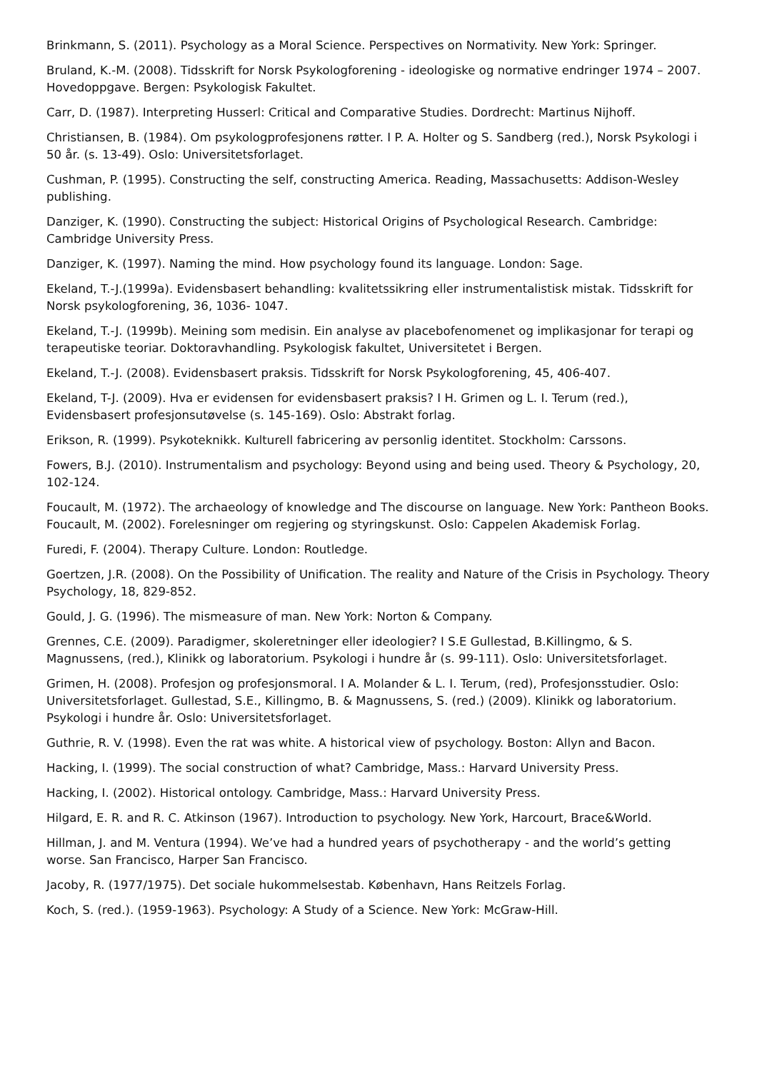Brinkmann, S. (2011). Psychology as a Moral Science. Perspectives on Normativity. New York: Springer.
Bruland, K.-M. (2008). Tidsskrift for Norsk Psykologforening - ideologiske og normative endringer 1974 – 2007. Hovedoppgave. Bergen: Psykologisk Fakultet.
Carr, D. (1987). Interpreting Husserl: Critical and Comparative Studies. Dordrecht: Martinus Nijhoff.
Christiansen, B. (1984). Om psykologprofesjonens røtter. I P. A. Holter og S. Sandberg (red.), Norsk Psykologi i 50 år. (s. 13-49). Oslo: Universitetsforlaget.
Cushman, P. (1995). Constructing the self, constructing America. Reading, Massachusetts: Addison-Wesley publishing.
Danziger, K. (1990). Constructing the subject: Historical Origins of Psychological Research. Cambridge: Cambridge University Press.
Danziger, K. (1997). Naming the mind. How psychology found its language. London: Sage.
Ekeland, T.-J.(1999a). Evidensbasert behandling: kvalitetssikring eller instrumentalistisk mistak. Tidsskrift for Norsk psykologforening, 36, 1036- 1047.
Ekeland, T.-J. (1999b). Meining som medisin. Ein analyse av placebofenomenet og implikasjonar for terapi og terapeutiske teoriar. Doktoravhandling. Psykologisk fakultet, Universitetet i Bergen.
Ekeland, T.-J. (2008). Evidensbasert praksis. Tidsskrift for Norsk Psykologforening, 45, 406-407.
Ekeland, T-J. (2009). Hva er evidensen for evidensbasert praksis? I H. Grimen og L. I. Terum (red.), Evidensbasert profesjonsutøvelse (s. 145-169). Oslo: Abstrakt forlag.
Erikson, R. (1999). Psykoteknikk. Kulturell fabricering av personlig identitet. Stockholm: Carssons.
Fowers, B.J. (2010). Instrumentalism and psychology: Beyond using and being used. Theory & Psychology, 20, 102-124.
Foucault, M. (1972). The archaeology of knowledge and The discourse on language. New York: Pantheon Books. Foucault, M. (2002). Forelesninger om regjering og styringskunst. Oslo: Cappelen Akademisk Forlag.
Furedi, F. (2004). Therapy Culture. London: Routledge.
Goertzen, J.R. (2008). On the Possibility of Unification. The reality and Nature of the Crisis in Psychology. Theory Psychology, 18, 829-852.
Gould, J. G. (1996). The mismeasure of man. New York: Norton & Company.
Grennes, C.E. (2009). Paradigmer, skoleretninger eller ideologier? I S.E Gullestad, B.Killingmo, & S. Magnussens, (red.), Klinikk og laboratorium. Psykologi i hundre år (s. 99-111). Oslo: Universitetsforlaget.
Grimen, H. (2008). Profesjon og profesjonsmoral. I A. Molander & L. I. Terum, (red), Profesjonsstudier. Oslo: Universitetsforlaget. Gullestad, S.E., Killingmo, B. & Magnussens, S. (red.) (2009). Klinikk og laboratorium. Psykologi i hundre år. Oslo: Universitetsforlaget.
Guthrie, R. V. (1998). Even the rat was white. A historical view of psychology. Boston: Allyn and Bacon.
Hacking, I. (1999). The social construction of what? Cambridge, Mass.: Harvard University Press.
Hacking, I. (2002). Historical ontology. Cambridge, Mass.: Harvard University Press.
Hilgard, E. R. and R. C. Atkinson (1967). Introduction to psychology. New York, Harcourt, Brace&World.
Hillman, J. and M. Ventura (1994). We’ve had a hundred years of psychotherapy - and the world’s getting worse. San Francisco, Harper San Francisco.
Jacoby, R. (1977/1975). Det sociale hukommelsestab. København, Hans Reitzels Forlag.
Koch, S. (red.). (1959-1963). Psychology: A Study of a Science. New York: McGraw-Hill.